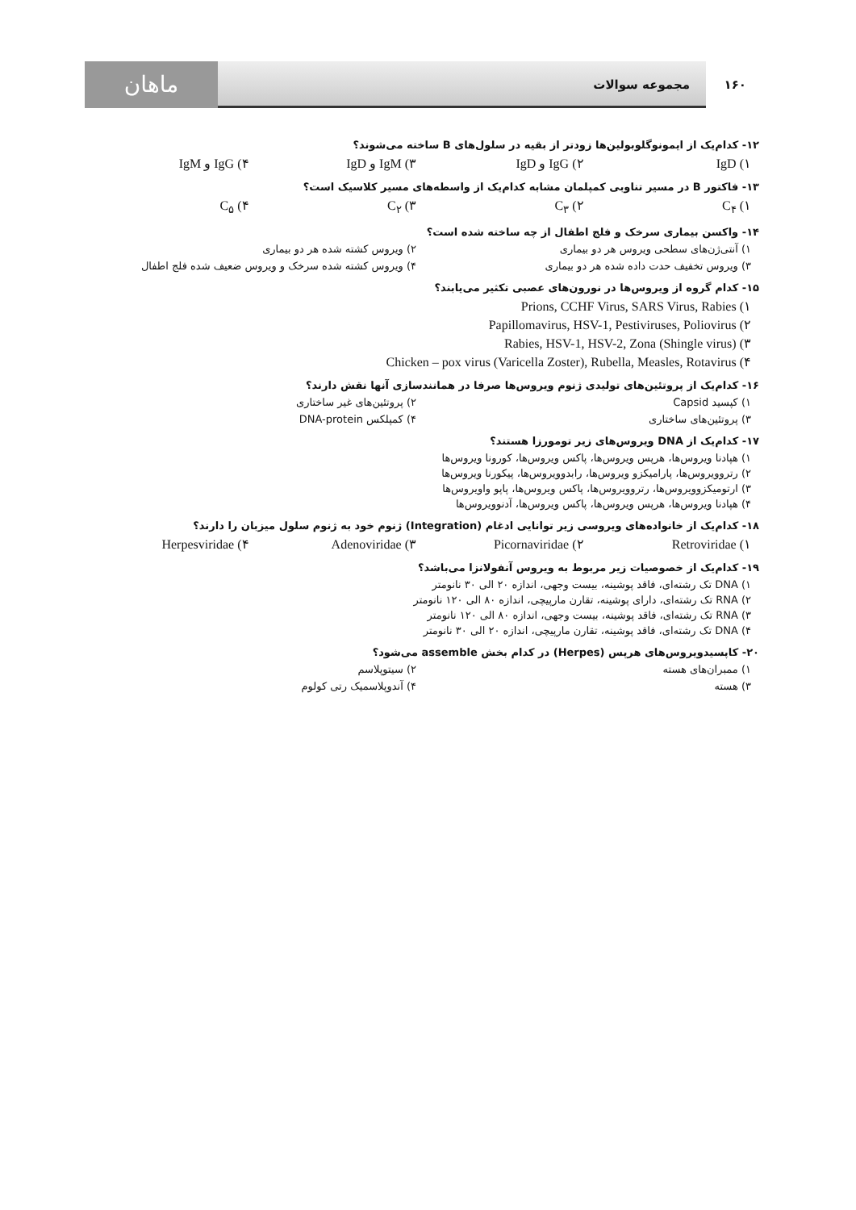۱۶۰ مجموعه سوالات ماهان
۱۲- کدام‌یک از ایمونوگلوبولین‌ها زودتر از بقیه در سلول‌های B ساخته می‌شوند؟
۱) IgD ۲) IgG و IgD ۳) IgM و IgD ۴) IgG و IgM
۱۳- فاکتور B در مسیر تناوبی کمپلمان مشابه کدام‌یک از واسطه‌های مسیر کلاسیک است؟
۱) C<sub>۴</sub> ۲) C<sub>۳</sub> ۳) C<sub>۲</sub> ۴) C<sub>۵</sub>
۱۴- واکسن بیماری سرخک و فلج اطفال از چه ساخته شده است؟
۱) آنتی‌ژن‌های سطحی ویروس هر دو بیماری
۲) ویروس کشته شده هر دو بیماری
۳) ویروس تخفیف حدت داده شده هر دو بیماری
۴) ویروس کشته شده سرخک و ویروس ضعیف شده فلج اطفال
۱۵- کدام گروه از ویروس‌ها در نورون‌های عصبی تکثیر می‌یابند؟
۱) Prions, CCHF Virus, SARS Virus, Rabies
۲) Papillomavirus, HSV-1, Pestiviruses, Poliovirus
۳) Rabies, HSV-1, HSV-2, Zona (Shingle virus)
۴) Chicken – pox virus (Varicella Zoster), Rubella, Measles, Rotavirus
۱۶- کدام‌یک از پروتئین‌های تولیدی ژنوم ویروس‌ها صرفا در همانندسازی آنها نقش دارند؟
۱) کپسید Capsid
۲) پروتئین‌های غیر ساختاری
۳) پروتئین‌های ساختاری
۴) کمپلکس DNA-protein
۱۷- کدام‌یک از DNA ویروس‌های زیر تومورزا هستند؟
۱) هپادنا ویروس‌ها، هرپس ویروس‌ها، پاکس ویروس‌ها، کورونا ویروس‌ها
۲) رتروویروس‌ها، پارامیکزو ویروس‌ها، رابدوویروس‌ها، پیکورنا ویروس‌ها
۳) ارتومیکزوویروس‌ها، رتروویروس‌ها، پاکس ویروس‌ها، پاپو واویروس‌ها
۴) هپادنا ویروس‌ها، هرپس ویروس‌ها، پاکس ویروس‌ها، آدنوویروس‌ها
۱۸- کدام‌یک از خانواده‌های ویروسی زیر توانایی ادغام (Integration) ژنوم خود به ژنوم سلول میزبان را دارند؟
۱) Retroviridae ۲) Picornaviridae ۳) Adenoviridae ۴) Herpesviridae
۱۹- کدام‌یک از خصوصیات زیر مربوط به ویروس آنفولانزا می‌باشد؟
۱) DNA تک رشته‌ای، فاقد پوشینه، بیست وجهی، اندازه ۲۰ الی ۳۰ نانومتر
۲) RNA تک رشته‌ای، دارای پوشینه، تقارن مارپیچی، اندازه ۸۰ الی ۱۲۰ نانومتر
۳) RNA تک رشته‌ای، فاقد پوشینه، بیست وجهی، اندازه ۸۰ الی ۱۲۰ نانومتر
۴) DNA تک رشته‌ای، فاقد پوشینه، تقارن مارپیچی، اندازه ۲۰ الی ۳۰ نانومتر
۲۰- کاپسیدویروس‌های هرپس (Herpes) در کدام بخش assemble می‌شود؟
۱) ممبران‌های هسته
۲) سیتوپلاسم
۳) هسته
۴) آندوپلاسمیک رتی کولوم